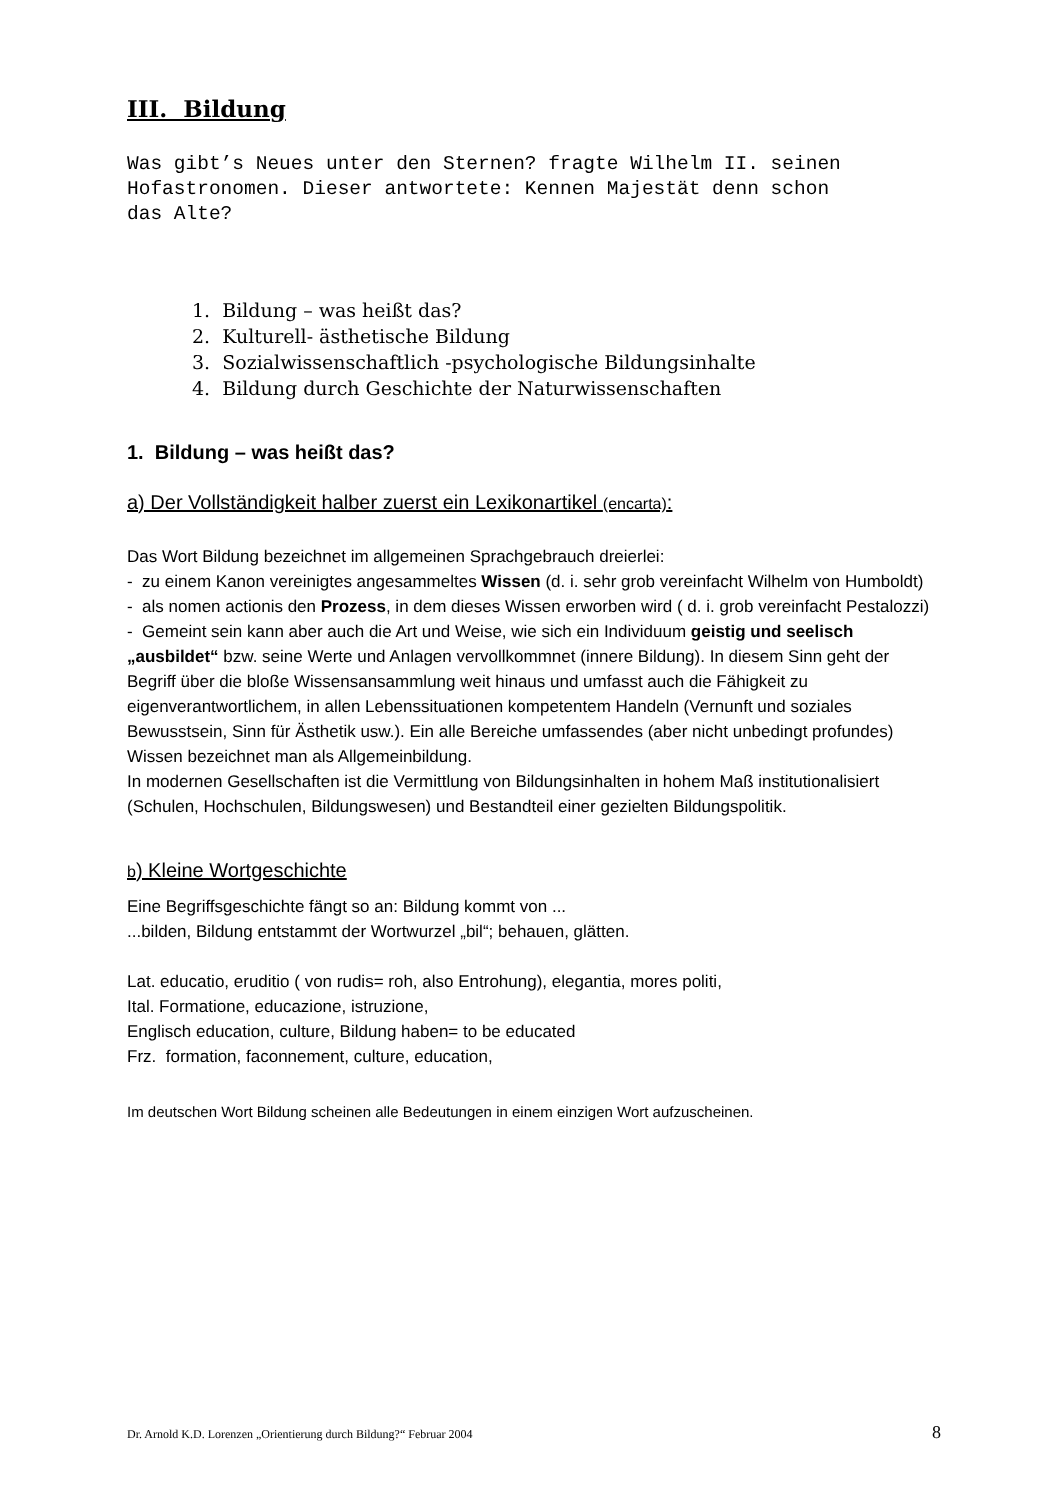III. Bildung
Was gibt’s Neues unter den Sternen? fragte Wilhelm II. seinen
Hofastronomen. Dieser antwortete: Kennen Majestät denn schon
das Alte?
1. Bildung – was heißt das?
2. Kulturell- ästhetische Bildung
3. Sozialwissenschaftlich -psychologische Bildungsinhalte
4. Bildung durch Geschichte der Naturwissenschaften
1. Bildung – was heißt das?
a) Der Vollständigkeit halber zuerst ein Lexikonartikel (encarta):
Das Wort Bildung bezeichnet im allgemeinen Sprachgebrauch dreierlei:
- zu einem Kanon vereinigtes angesammeltes Wissen (d. i. sehr grob vereinfacht Wilhelm von Humboldt)
- als nomen actionis den Prozess, in dem dieses Wissen erworben wird ( d. i. grob vereinfacht Pestalozzi)
- Gemeint sein kann aber auch die Art und Weise, wie sich ein Individuum geistig und seelisch „ausbildet“ bzw. seine Werte und Anlagen vervollkommnet (innere Bildung). In diesem Sinn geht der Begriff über die bloße Wissensansammlung weit hinaus und umfasst auch die Fähigkeit zu eigenverantwortlichem, in allen Lebenssituationen kompetentem Handeln (Vernunft und soziales Bewusstsein, Sinn für Ästhetik usw.). Ein alle Bereiche umfassendes (aber nicht unbedingt profundes) Wissen bezeichnet man als Allgemeinbildung.
In modernen Gesellschaften ist die Vermittlung von Bildungsinhalten in hohem Maß institutionalisiert (Schulen, Hochschulen, Bildungswesen) und Bestandteil einer gezielten Bildungspolitik.
b) Kleine Wortgeschichte
Eine Begriffsgeschichte fängt so an: Bildung kommt von ...
...bilden, Bildung entstammt der Wortwurzel „bil“; behauen, glätten.
Lat. educatio, eruditio ( von rudis= roh, also Entrohung), elegantia, mores politi,
Ital. Formatione, educazione, istruzione,
Englisch education, culture, Bildung haben= to be educated
Frz. formation, faconnement, culture, education,
Im deutschen Wort Bildung scheinen alle Bedeutungen in einem einzigen Wort aufzuscheinen.
Dr. Arnold K.D. Lorenzen „Orientierung durch Bildung?“ Februar 2004 8